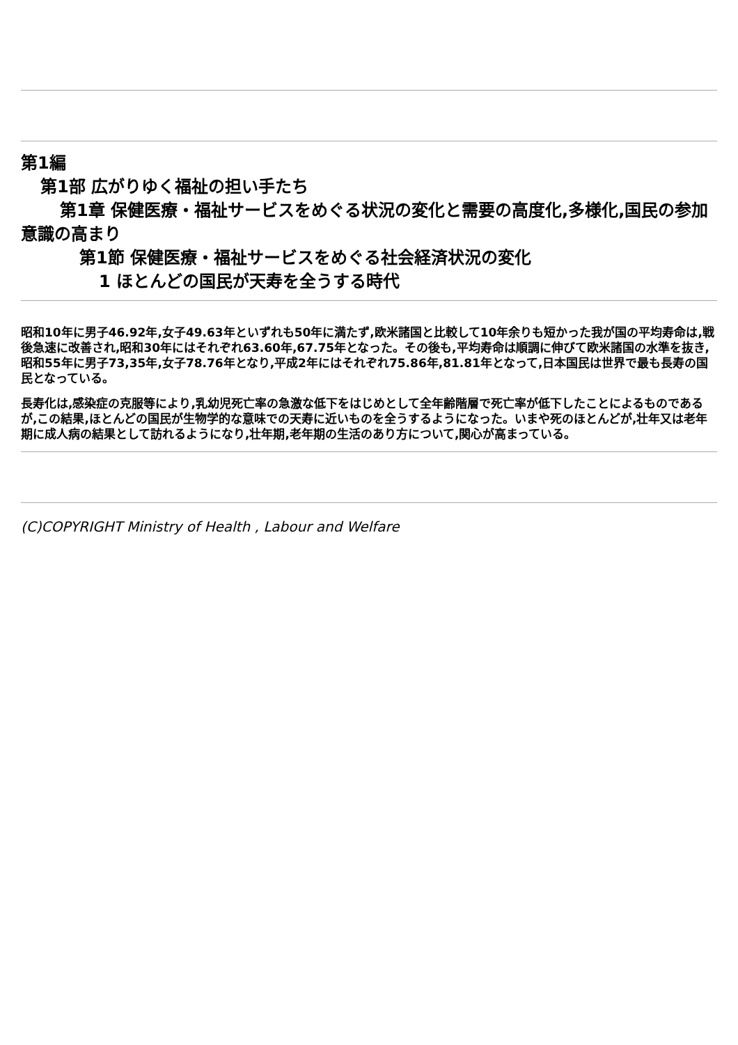第1編
第1部 広がりゆく福祉の担い手たち
第1章 保健医療・福祉サービスをめぐる状況の変化と需要の高度化,多様化,国民の参加意識の高まり
第1節 保健医療・福祉サービスをめぐる社会経済状況の変化
1 ほとんどの国民が天寿を全うする時代
昭和10年に男子46.92年,女子49.63年といずれも50年に満たず,欧米諸国と比較して10年余りも短かった我が国の平均寿命は,戦後急速に改善され,昭和30年にはそれぞれ63.60年,67.75年となった。その後も,平均寿命は順調に伸びて欧米諸国の水準を抜き,昭和55年に男子73,35年,女子78.76年となり,平成2年にはそれぞれ75.86年,81.81年となって,日本国民は世界で最も長寿の国民となっている。
長寿化は,感染症の克服等により,乳幼児死亡率の急激な低下をはじめとして全年齢階層で死亡率が低下したことによるものであるが,この結果,ほとんどの国民が生物学的な意味での天寿に近いものを全うするようになった。いまや死のほとんどが,壮年又は老年期に成人病の結果として訪れるようになり,壮年期,老年期の生活のあり方について,関心が高まっている。
(C)COPYRIGHT Ministry of Health , Labour and Welfare